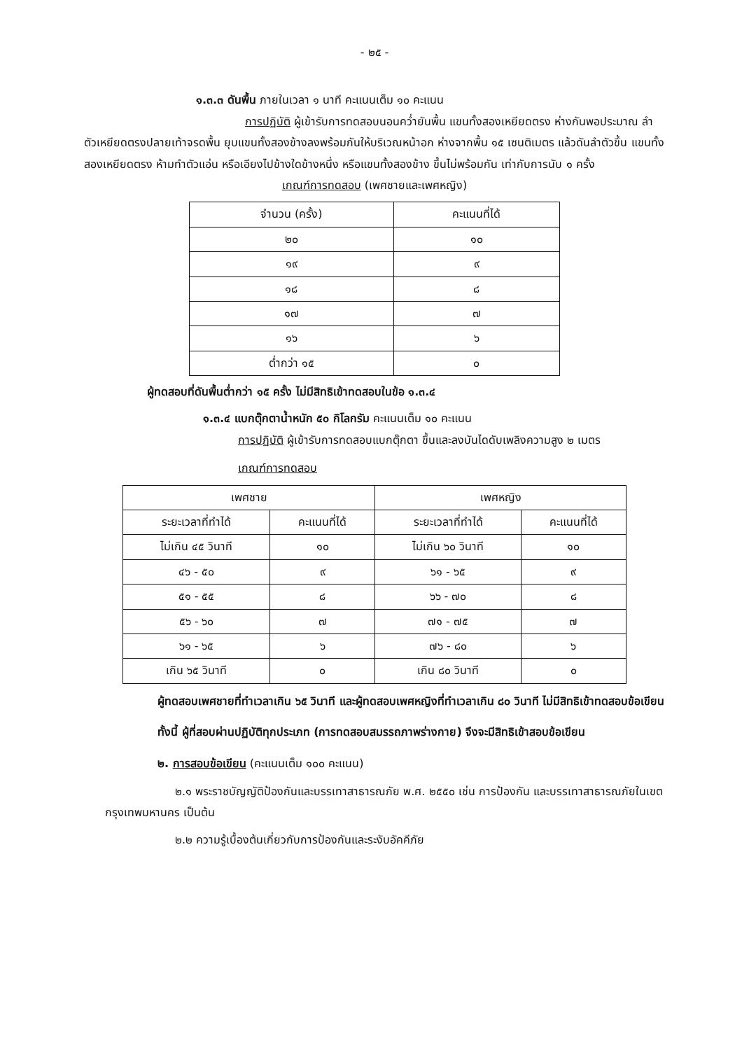- ๒๕ -
๑.๓.๓ ดันพื้น ภายในเวลา ๑ นาที คะแนนเต็ม ๑๐ คะแนน
การปฏิบัติ ผู้เข้ารับการทดสอบนอนคว่ำยันพื้น แขนทั้งสองเหยียดตรง ห่างกันพอประมาณ ลำตัวเหยียดตรงปลายเท้าจรดพื้น ยุบแขนทั้งสองข้างลงพร้อมกันให้บริเวณหน้าอก ห่างจากพื้น ๑๕ เซนติเมตร แล้วดันลำตัวขึ้น แขนทั้งสองเหยียดตรง ห้ามทำตัวแอ่น หรือเอียงไปข้างใดข้างหนึ่ง หรือแขนทั้งสองข้าง ขึ้นไม่พร้อมกัน เท่ากับการนับ ๑ ครั้ง
เกณฑ์การทดสอบ (เพศชายและเพศหญิง)
| จำนวน (ครั้ง) | คะแนนที่ได้ |
| --- | --- |
| ๒๐ | ๑๐ |
| ๑๙ | ๙ |
| ๑๘ | ๘ |
| ๑๗ | ๗ |
| ๑๖ | ๖ |
| ต่ำกว่า ๑๕ | ๐ |
ผู้ทดสอบที่ดันพื้นต่ำกว่า ๑๕ ครั้ง ไม่มีสิทธิเข้าทดสอบในข้อ ๑.๓.๔
๑.๓.๔ แบกตุ๊กตาน้ำหนัก ๕๐ กิโลกรัม คะแนนเต็ม ๑๐ คะแนน
การปฏิบัติ ผู้เข้ารับการทดสอบแบกตุ๊กตา ขึ้นและลงบันไดดับเพลิงความสูง ๒ เมตร
เกณฑ์การทดสอบ
| เพศชาย | | เพศหญิง | |
| --- | --- | --- | --- |
| ระยะเวลาที่ทำได้ | คะแนนที่ได้ | ระยะเวลาที่ทำได้ | คะแนนที่ได้ |
| ไม่เกิน ๔๕ วินาที | ๑๐ | ไม่เกิน ๖๐ วินาที | ๑๐ |
| ๔๖ - ๕๐ | ๙ | ๖๑ - ๖๕ | ๙ |
| ๕๑ - ๕๕ | ๘ | ๖๖ - ๗๐ | ๘ |
| ๕๖ - ๖๐ | ๗ | ๗๑ - ๗๕ | ๗ |
| ๖๑ - ๖๕ | ๖ | ๗๖ - ๘๐ | ๖ |
| เกิน ๖๕ วินาที | ๐ | เกิน ๘๐ วินาที | ๐ |
ผู้ทดสอบเพศชายที่ทำเวลาเกิน ๖๕ วินาที และผู้ทดสอบเพศหญิงที่ทำเวลาเกิน ๘๐ วินาที ไม่มีสิทธิเข้าทดสอบข้อเขียน
ทั้งนี้ ผู้ที่สอบผ่านปฏิบัติทุกประเภท (การทดสอบสมรรถภาพร่างกาย) จึงจะมีสิทธิเข้าสอบข้อเขียน
๒. การสอบข้อเขียน (คะแนนเต็ม ๑๐๐ คะแนน)
๒.๑ พระราชบัญญัติป้องกันและบรรเทาสาธารณภัย พ.ศ. ๒๕๕๐ เช่น การป้องกัน และบรรเทาสาธารณภัยในเขตกรุงเทพมหานคร เป็นต้น
๒.๒ ความรู้เบื้องต้นเกี่ยวกับการป้องกันและระงับอัคคีภัย